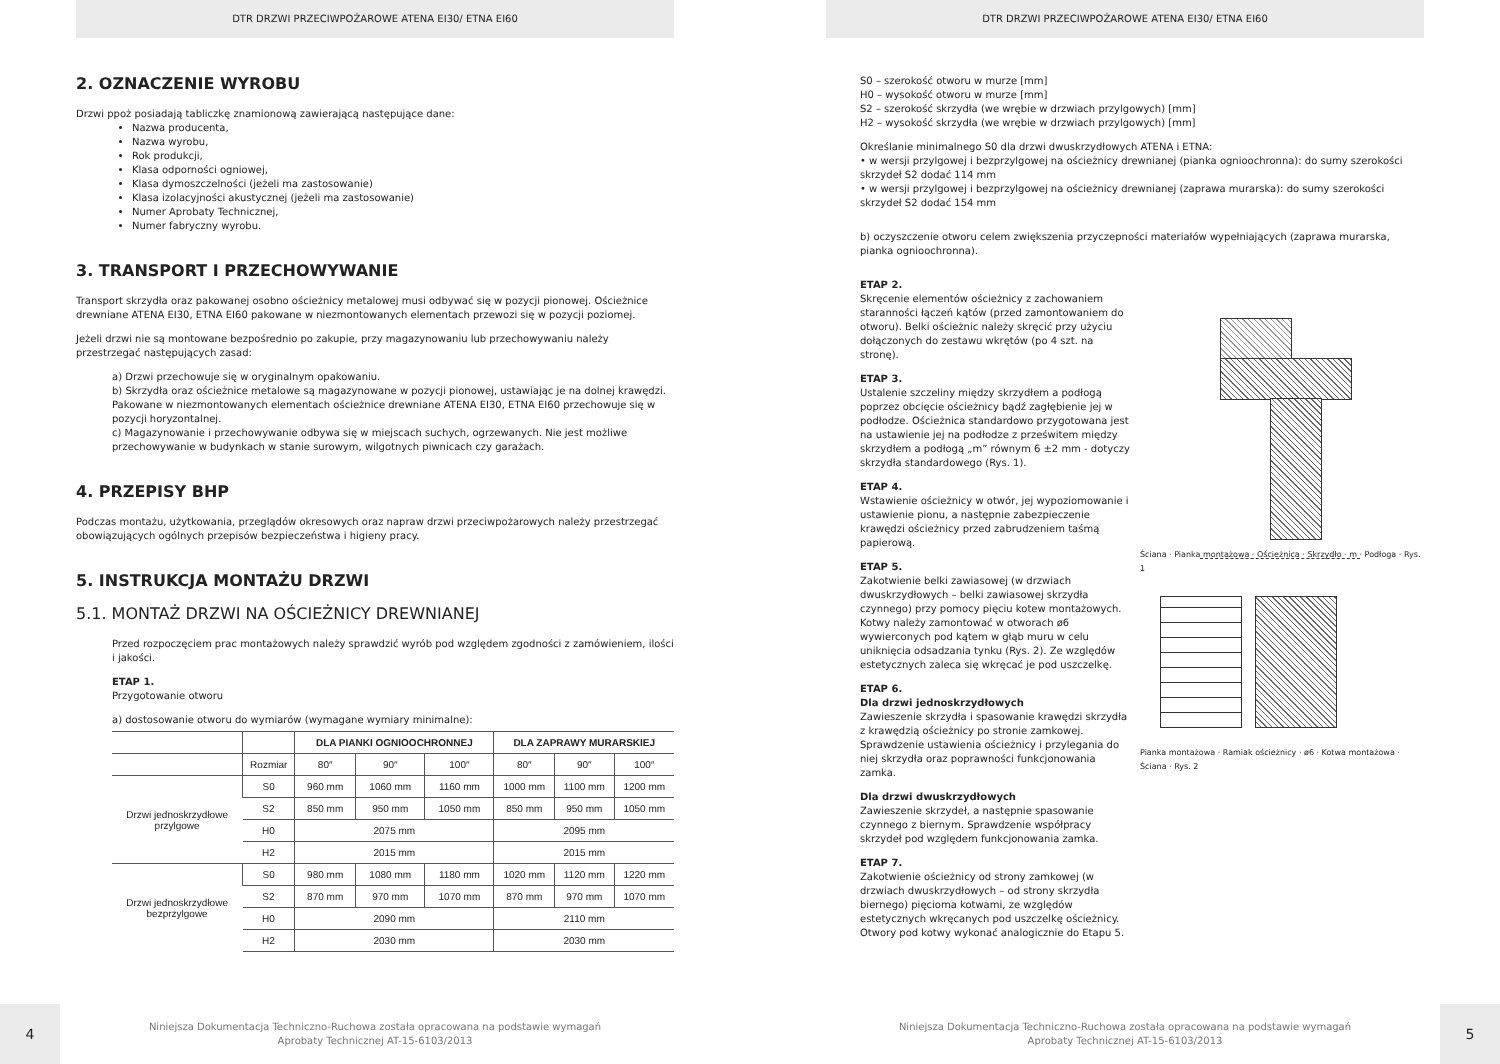DTR DRZWI PRZECIWPOŻAROWE ATENA EI30/ ETNA EI60
2. OZNACZENIE WYROBU
Drzwi ppoż posiadają tabliczkę znamionową zawierającą następujące dane:
Nazwa producenta,
Nazwa wyrobu,
Rok produkcji,
Klasa odporności ogniowej,
Klasa dymoszczelności (jeżeli ma zastosowanie)
Klasa izolacyjności akustycznej (jeżeli ma zastosowanie)
Numer Aprobaty Technicznej,
Numer fabryczny wyrobu.
3. TRANSPORT I PRZECHOWYWANIE
Transport skrzydła oraz pakowanej osobno ościeżnicy metalowej musi odbywać się w pozycji pionowej. Ościeżnice drewniane ATENA EI30, ETNA EI60 pakowane w niezmontowanych elementach przewozi się w pozycji poziomej.
Jeżeli drzwi nie są montowane bezpośrednio po zakupie, przy magazynowaniu lub przechowywaniu należy przestrzegać następujących zasad:
a) Drzwi przechowuje się w oryginalnym opakowaniu.
b) Skrzydła oraz ościeżnice metalowe są magazynowane w pozycji pionowej, ustawiając je na dolnej krawędzi. Pakowane w niezmontowanych elementach ościeżnice drewniane ATENA EI30, ETNA EI60 przechowuje się w pozycji horyzontalnej.
c) Magazynowanie i przechowywanie odbywa się w miejscach suchych, ogrzewanych. Nie jest możliwe przechowywanie w budynkach w stanie surowym, wilgotnych piwnicach czy garażach.
4. PRZEPISY BHP
Podczas montażu, użytkowania, przeglądów okresowych oraz napraw drzwi przeciwpożarowych należy przestrzegać obowiązujących ogólnych przepisów bezpieczeństwa i higieny pracy.
5. INSTRUKCJA MONTAŻU DRZWI
5.1. MONTAŻ DRZWI NA OŚCIEŻNICY DREWNIANEJ
Przed rozpoczęciem prac montażowych należy sprawdzić wyrób pod względem zgodności z zamówieniem, ilości i jakości.
ETAP 1.
Przygotowanie otworu
a) dostosowanie otworu do wymiarów (wymagane wymiary minimalne):
| | | DLA PIANKI OGNIOOCHRONNEJ | | | DLA ZAPRAWY MURARSKIEJ | | |
| --- | --- | --- | --- | --- | --- | --- | --- |
| | Rozmiar | 80″ | 90″ | 100″ | 80″ | 90″ | 100″ |
| Drzwi jednoskrzydłowe przylgowe | S0 | 960 mm | 1060 mm | 1160 mm | 1000 mm | 1100 mm | 1200 mm |
| | S2 | 850 mm | 950 mm | 1050 mm | 850 mm | 950 mm | 1050 mm |
| | H0 | 2075 mm | | | 2095 mm | | |
| | H2 | 2015 mm | | | 2015 mm | | |
| Drzwi jednoskrzydłowe bezprzylgowe | S0 | 980 mm | 1080 mm | 1180 mm | 1020 mm | 1120 mm | 1220 mm |
| | S2 | 870 mm | 970 mm | 1070 mm | 870 mm | 970 mm | 1070 mm |
| | H0 | 2090 mm | | | 2110 mm | | |
| | H2 | 2030 mm | | | 2030 mm | | |
4
Niniejsza Dokumentacja Techniczno-Ruchowa została opracowana na podstawie wymagań
Aprobaty Technicznej AT-15-6103/2013
DTR DRZWI PRZECIWPOŻAROWE ATENA EI30/ ETNA EI60
S0 – szerokość otworu w murze [mm]
H0 – wysokość otworu w murze [mm]
S2 – szerokość skrzydła (we wrębie w drzwiach przylgowych) [mm]
H2 – wysokość skrzydła (we wrębie w drzwiach przylgowych) [mm]
Określanie minimalnego S0 dla drzwi dwuskrzydłowych ATENA i ETNA:
• w wersji przylgowej i bezprzylgowej na ościeżnicy drewnianej (pianka ognioochronna): do sumy szerokości skrzydeł S2 dodać 114 mm
• w wersji przylgowej i bezprzylgowej na ościeżnicy drewnianej (zaprawa murarska): do sumy szerokości skrzydeł S2 dodać 154 mm
b) oczyszczenie otworu celem zwiększenia przyczepności materiałów wypełniających (zaprawa murarska, pianka ognioochronna).
ETAP 2.
Skręcenie elementów ościeżnicy z zachowaniem staranności łączeń kątów (przed zamontowaniem do otworu). Belki ościeżnic należy skręcić przy użyciu dołączonych do zestawu wkrętów (po 4 szt. na stronę).
ETAP 3.
Ustalenie szczeliny między skrzydłem a podłogą poprzez obcięcie ościeżnicy bądź zagłębienie jej w podłodze. Ościeżnica standardowo przygotowana jest na ustawienie jej na podłodze z prześwitem między skrzydłem a podłogą „m” równym 6 ±2 mm - dotyczy skrzydła standardowego (Rys. 1).
ETAP 4.
Wstawienie ościeżnicy w otwór, jej wypoziomowanie i ustawienie pionu, a następnie zabezpieczenie krawędzi ościeżnicy przed zabrudzeniem taśmą papierową.
ETAP 5.
Zakotwienie belki zawiasowej (w drzwiach dwuskrzydłowych – belki zawiasowej skrzydła czynnego) przy pomocy pięciu kotew montażowych. Kotwy należy zamontować w otworach ø6 wywierconych pod kątem w głąb muru w celu uniknięcia odsadzania tynku (Rys. 2). Ze względów estetycznych zaleca się wkręcać je pod uszczelkę.
ETAP 6.
Dla drzwi jednoskrzydłowych
Zawieszenie skrzydła i spasowanie krawędzi skrzydła z krawędzią ościeżnicy po stronie zamkowej. Sprawdzenie ustawienia ościeżnicy i przylegania do niej skrzydła oraz poprawności funkcjonowania zamka.
Dla drzwi dwuskrzydłowych
Zawieszenie skrzydeł, a następnie spasowanie czynnego z biernym. Sprawdzenie współpracy skrzydeł pod względem funkcjonowania zamka.
ETAP 7.
Zakotwienie ościeżnicy od strony zamkowej (w drzwiach dwuskrzydłowych – od strony skrzydła biernego) pięcioma kotwami, ze względów estetycznych wkręcanych pod uszczelkę ościeżnicy. Otwory pod kotwy wykonać analogicznie do Etapu 5.
Ściana · Pianka montażowa · Ościeżnica · Skrzydło · m · Podłoga · Rys. 1
Pianka montażowa · Ramiak ościeżnicy · ø6 · Kotwa montażowa · Ściana · Rys. 2
Niniejsza Dokumentacja Techniczno-Ruchowa została opracowana na podstawie wymagań
Aprobaty Technicznej AT-15-6103/2013
5